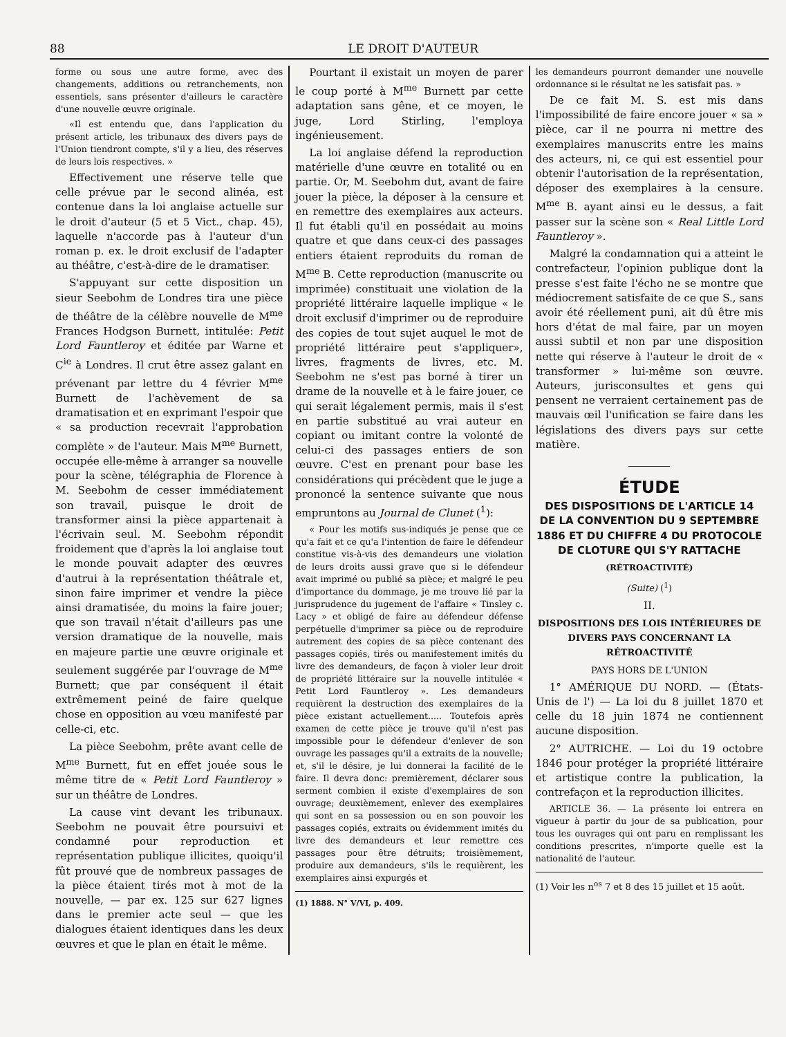88 LE DROIT D'AUTEUR
forme ou sous une autre forme, avec des changements, additions ou retranchements, non essentiels, sans présenter d'ailleurs le caractère d'une nouvelle œuvre originale.
«Il est entendu que, dans l'application du présent article, les tribunaux des divers pays de l'Union tiendront compte, s'il y a lieu, des réserves de leurs lois respectives. »
Effectivement une réserve telle que celle prévue par le second alinéa, est contenue dans la loi anglaise actuelle sur le droit d'auteur (5 et 5 Vict., chap. 45), laquelle n'accorde pas à l'auteur d'un roman p. ex. le droit exclusif de l'adapter au théâtre, c'est-à-dire de le dramatiser.
S'appuyant sur cette disposition un sieur Seebohm de Londres tira une pièce de théâtre de la célèbre nouvelle de M<sup>me</sup> Frances Hodgson Burnett, intitulée: Petit Lord Fauntleroy et éditée par Warne et C<sup>ie</sup> à Londres. Il crut être assez galant en prévenant par lettre du 4 février M<sup>me</sup> Burnett de l'achèvement de sa dramatisation et en exprimant l'espoir que « sa production recevrait l'approbation complète » de l'auteur. Mais M<sup>me</sup> Burnett, occupée elle-même à arranger sa nouvelle pour la scène, télégraphia de Florence à M. Seebohm de cesser immédiatement son travail, puisque le droit de transformer ainsi la pièce appartenait à l'écrivain seul. M. Seebohm répondit froidement que d'après la loi anglaise tout le monde pouvait adapter des œuvres d'autrui à la représentation théâtrale et, sinon faire imprimer et vendre la pièce ainsi dramatisée, du moins la faire jouer; que son travail n'était d'ailleurs pas une version dramatique de la nouvelle, mais en majeure partie une œuvre originale et seulement suggérée par l'ouvrage de M<sup>me</sup> Burnett; que par conséquent il était extrêmement peiné de faire quelque chose en opposition au vœu manifesté par celle-ci, etc.
La pièce Seebohm, prête avant celle de M<sup>me</sup> Burnett, fut en effet jouée sous le même titre de « Petit Lord Fauntleroy » sur un théâtre de Londres.
La cause vint devant les tribunaux. Seebohm ne pouvait être poursuivi et condamné pour reproduction et représentation publique illicites, quoiqu'il fût prouvé que de nombreux passages de la pièce étaient tirés mot à mot de la nouvelle, — par ex. 125 sur 627 lignes dans le premier acte seul — que les dialogues étaient identiques dans les deux œuvres et que le plan en était le même.
Pourtant il existait un moyen de parer le coup porté à M<sup>me</sup> Burnett par cette adaptation sans gêne, et ce moyen, le juge, Lord Stirling, l'employa ingénieusement.
La loi anglaise défend la reproduction matérielle d'une œuvre en totalité ou en partie. Or, M. Seebohm dut, avant de faire jouer la pièce, la déposer à la censure et en remettre des exemplaires aux acteurs. Il fut établi qu'il en possédait au moins quatre et que dans ceux-ci des passages entiers étaient reproduits du roman de M<sup>me</sup> B. Cette reproduction (manuscrite ou imprimée) constituait une violation de la propriété littéraire laquelle implique « le droit exclusif d'imprimer ou de reproduire des copies de tout sujet auquel le mot de propriété littéraire peut s'appliquer», livres, fragments de livres, etc. M. Seebohm ne s'est pas borné à tirer un drame de la nouvelle et à le faire jouer, ce qui serait légalement permis, mais il s'est en partie substitué au vrai auteur en copiant ou imitant contre la volonté de celui-ci des passages entiers de son œuvre. C'est en prenant pour base les considérations qui précèdent que le juge a prononcé la sentence suivante que nous empruntons au Journal de Clunet (<sup>1</sup>):
« Pour les motifs sus-indiqués je pense que ce qu'a fait et ce qu'a l'intention de faire le défendeur constitue vis-à-vis des demandeurs une violation de leurs droits aussi grave que si le défendeur avait imprimé ou publié sa pièce; et malgré le peu d'importance du dommage, je me trouve lié par la jurisprudence du jugement de l'affaire « Tinsley c. Lacy » et obligé de faire au défendeur défense perpétuelle d'imprimer sa pièce ou de reproduire autrement des copies de sa pièce contenant des passages copiés, tirés ou manifestement imités du livre des demandeurs, de façon à violer leur droit de propriété littéraire sur la nouvelle intitulée « Petit Lord Fauntleroy ». Les demandeurs requièrent la destruction des exemplaires de la pièce existant actuellement..... Toutefois après examen de cette pièce je trouve qu'il n'est pas impossible pour le défendeur d'enlever de son ouvrage les passages qu'il a extraits de la nouvelle; et, s'il le désire, je lui donnerai la facilité de le faire. Il devra donc: premièrement, déclarer sous serment combien il existe d'exemplaires de son ouvrage; deuxièmement, enlever des exemplaires qui sont en sa possession ou en son pouvoir les passages copiés, extraits ou évidemment imités du livre des demandeurs et leur remettre ces passages pour être détruits; troisièmement, produire aux demandeurs, s'ils le requièrent, les exemplaires ainsi expurgés et
(1) 1888. N° V/VI, p. 409.
les demandeurs pourront demander une nouvelle ordonnance si le résultat ne les satisfait pas. »
De ce fait M. S. est mis dans l'impossibilité de faire encore jouer « sa » pièce, car il ne pourra ni mettre des exemplaires manuscrits entre les mains des acteurs, ni, ce qui est essentiel pour obtenir l'autorisation de la représentation, déposer des exemplaires à la censure. M<sup>me</sup> B. ayant ainsi eu le dessus, a fait passer sur la scène son « Real Little Lord Fauntleroy ».
Malgré la condamnation qui a atteint le contrefacteur, l'opinion publique dont la presse s'est faite l'écho ne se montre que médiocrement satisfaite de ce que S., sans avoir été réellement puni, ait dû être mis hors d'état de mal faire, par un moyen aussi subtil et non par une disposition nette qui réserve à l'auteur le droit de « transformer » lui-même son œuvre. Auteurs, jurisconsultes et gens qui pensent ne verraient certainement pas de mauvais œil l'unification se faire dans les législations des divers pays sur cette matière.
ÉTUDE
DES DISPOSITIONS DE L'ARTICLE 14 DE LA CONVENTION DU 9 SEPTEMBRE 1886 ET DU CHIFFRE 4 DU PROTOCOLE DE CLOTURE QUI S'Y RATTACHE
(RÉTROACTIVITÉ)
(Suite) (<sup>1</sup>)
II.
DISPOSITIONS DES LOIS INTÉRIEURES DE DIVERS PAYS CONCERNANT LA RÉTROACTIVITÉ
PAYS HORS DE L'UNION
1° AMÉRIQUE DU NORD. — (États-Unis de l') — La loi du 8 juillet 1870 et celle du 18 juin 1874 ne contiennent aucune disposition.
2° AUTRICHE. — Loi du 19 octobre 1846 pour protéger la propriété littéraire et artistique contre la publication, la contrefaçon et la reproduction illicites.
ARTICLE 36. — La présente loi entrera en vigueur à partir du jour de sa publication, pour tous les ouvrages qui ont paru en remplissant les conditions prescrites, n'importe quelle est la nationalité de l'auteur.
(1) Voir les n<sup>os</sup> 7 et 8 des 15 juillet et 15 août.